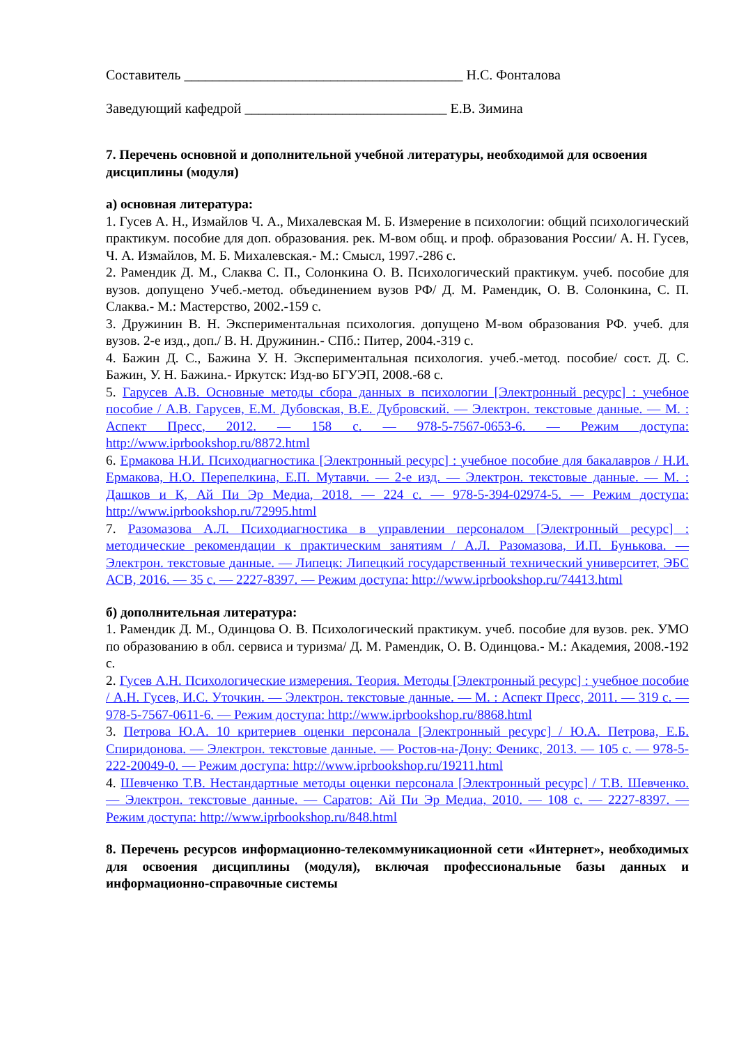Составитель ________________________________________ Н.С. Фонталова
Заведующий кафедрой _____________________________ Е.В. Зимина
7. Перечень основной и дополнительной учебной литературы, необходимой для освоения дисциплины (модуля)
а) основная литература:
1. Гусев А. Н., Измайлов Ч. А., Михалевская М. Б. Измерение в психологии: общий психологический практикум. пособие для доп. образования. рек. М-вом общ. и проф. образования России/ А. Н. Гусев, Ч. А. Измайлов, М. Б. Михалевская.- М.: Смысл, 1997.-286 с.
2. Рамендик Д. М., Слаква С. П., Солонкина О. В. Психологический практикум. учеб. пособие для вузов. допущено Учеб.-метод. объединением вузов РФ/ Д. М. Рамендик, О. В. Солонкина, С. П. Слаква.- М.: Мастерство, 2002.-159 с.
3. Дружинин В. Н. Экспериментальная психология. допущено М-вом образования РФ. учеб. для вузов. 2-е изд., доп./ В. Н. Дружинин.- СПб.: Питер, 2004.-319 с.
4. Бажин Д. С., Бажина У. Н. Экспериментальная психология. учеб.-метод. пособие/ сост. Д. С. Бажин, У. Н. Бажина.- Иркутск: Изд-во БГУЭП, 2008.-68 с.
5. Гарусев А.В. Основные методы сбора данных в психологии [Электронный ресурс] : учебное пособие / А.В. Гарусев, Е.М. Дубовская, В.Е. Дубровский. — Электрон. текстовые данные. — М. : Аспект Пресс, 2012. — 158 c. — 978-5-7567-0653-6. — Режим доступа: http://www.iprbookshop.ru/8872.html
6. Ермакова Н.И. Психодиагностика [Электронный ресурс] : учебное пособие для бакалавров / Н.И. Ермакова, Н.О. Перепелкина, Е.П. Мутавчи. — 2-е изд. — Электрон. текстовые данные. — М. : Дашков и К, Ай Пи Эр Медиа, 2018. — 224 c. — 978-5-394-02974-5. — Режим доступа: http://www.iprbookshop.ru/72995.html
7. Разомазова А.Л. Психодиагностика в управлении персоналом [Электронный ресурс] : методические рекомендации к практическим занятиям / А.Л. Разомазова, И.П. Бунькова. — Электрон. текстовые данные. — Липецк: Липецкий государственный технический университет, ЭБС АСВ, 2016. — 35 c. — 2227-8397. — Режим доступа: http://www.iprbookshop.ru/74413.html
б) дополнительная литература:
1. Рамендик Д. М., Одинцова О. В. Психологический практикум. учеб. пособие для вузов. рек. УМО по образованию в обл. сервиса и туризма/ Д. М. Рамендик, О. В. Одинцова.- М.: Академия, 2008.-192 с.
2. Гусев А.Н. Психологические измерения. Теория. Методы [Электронный ресурс] : учебное пособие / А.Н. Гусев, И.С. Уточкин. — Электрон. текстовые данные. — М. : Аспект Пресс, 2011. — 319 c. — 978-5-7567-0611-6. — Режим доступа: http://www.iprbookshop.ru/8868.html
3. Петрова Ю.А. 10 критериев оценки персонала [Электронный ресурс] / Ю.А. Петрова, Е.Б. Спиридонова. — Электрон. текстовые данные. — Ростов-на-Дону: Феникс, 2013. — 105 c. — 978-5-222-20049-0. — Режим доступа: http://www.iprbookshop.ru/19211.html
4. Шевченко Т.В. Нестандартные методы оценки персонала [Электронный ресурс] / Т.В. Шевченко. — Электрон. текстовые данные. — Саратов: Ай Пи Эр Медиа, 2010. — 108 c. — 2227-8397. — Режим доступа: http://www.iprbookshop.ru/848.html
8. Перечень ресурсов информационно-телекоммуникационной сети «Интернет», необходимых для освоения дисциплины (модуля), включая профессиональные базы данных и информационно-справочные системы